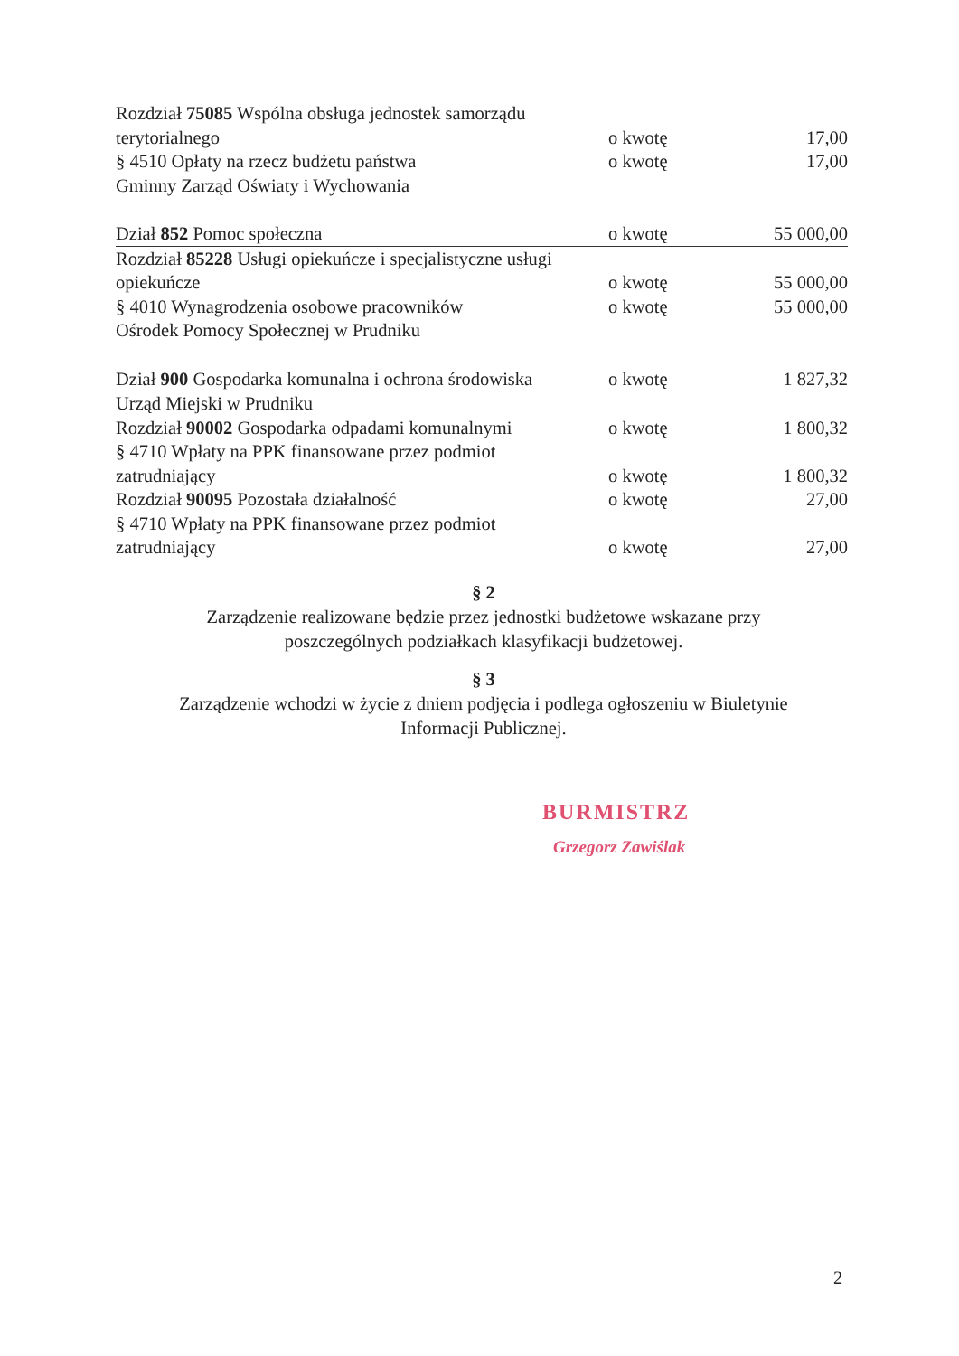| Rozdział 75085 Wspólna obsługa jednostek samorządu | | |
| terytorialnego | o kwotę | 17,00 |
| § 4510 Opłaty na rzecz budżetu państwa | o kwotę | 17,00 |
| Gminny Zarząd Oświaty i Wychowania | | |
| Dział 852 Pomoc społeczna | o kwotę | 55 000,00 |
| Rozdział 85228 Usługi opiekuńcze i specjalistyczne usługi | | |
| opiekuńcze | o kwotę | 55 000,00 |
| § 4010 Wynagrodzenia osobowe pracowników | o kwotę | 55 000,00 |
| Ośrodek Pomocy Społecznej w Prudniku | | |
| Dział 900 Gospodarka komunalna i ochrona środowiska | o kwotę | 1 827,32 |
| Urząd Miejski w Prudniku | | |
| Rozdział 90002 Gospodarka odpadami komunalnymi | o kwotę | 1 800,32 |
| § 4710 Wpłaty na PPK finansowane przez podmiot | | |
| zatrudniający | o kwotę | 1 800,32 |
| Rozdział 90095 Pozostała działalność | o kwotę | 27,00 |
| § 4710 Wpłaty na PPK finansowane przez podmiot | | |
| zatrudniający | o kwotę | 27,00 |
§ 2
Zarządzenie realizowane będzie przez jednostki budżetowe wskazane przy
poszczególnych podziałkach klasyfikacji budżetowej.
§ 3
Zarządzenie wchodzi w życie z dniem podjęcia i podlega ogłoszeniu w Biuletynie
Informacji Publicznej.
BURMISTRZ
Grzegorz Zawiślak
2